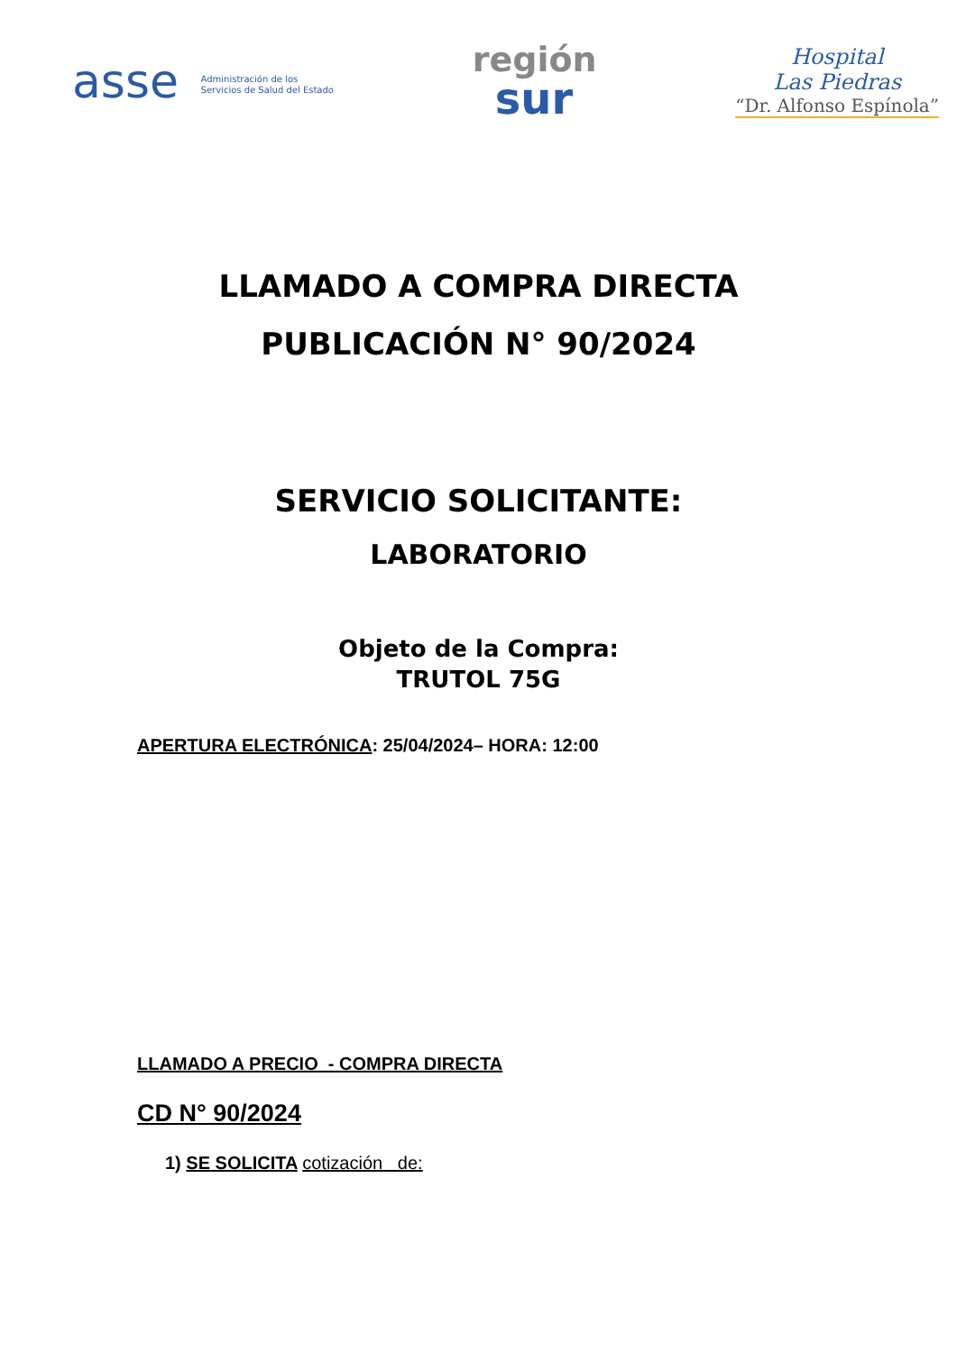asse Administración de los
Servicios de Salud del Estado
región
sur
Hospital
Las Piedras
“Dr. Alfonso Espínola”
LLAMADO A COMPRA DIRECTA
PUBLICACIÓN N° 90/2024
SERVICIO SOLICITANTE:
LABORATORIO
Objeto de la Compra:
TRUTOL 75G
APERTURA ELECTRÓNICA: 25/04/2024– HORA: 12:00
LLAMADO A PRECIO - COMPRA DIRECTA
CD N° 90/2024
1) SE SOLICITA cotización de: